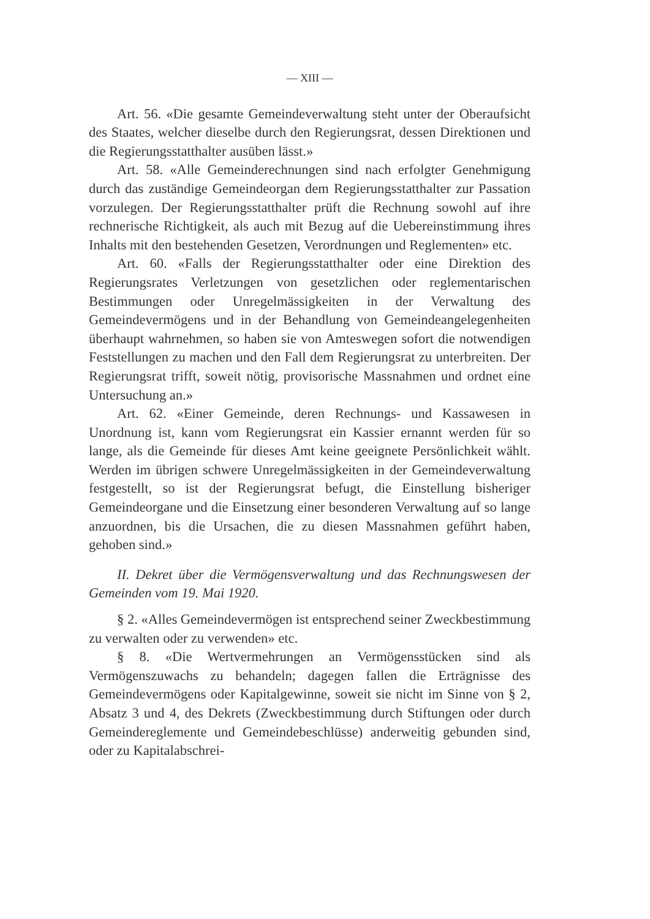— XIII —
Art. 56. «Die gesamte Gemeindeverwaltung steht unter der Oberaufsicht des Staates, welcher dieselbe durch den Regierungsrat, dessen Direktionen und die Regierungsstatthalter ausüben lässt.»
Art. 58. «Alle Gemeinderechnungen sind nach erfolgter Genehmigung durch das zuständige Gemeindeorgan dem Regierungsstatthalter zur Passation vorzulegen. Der Regierungsstatthalter prüft die Rechnung sowohl auf ihre rechnerische Richtigkeit, als auch mit Bezug auf die Uebereinstimmung ihres Inhalts mit den bestehenden Gesetzen, Verordnungen und Reglementen» etc.
Art. 60. «Falls der Regierungsstatthalter oder eine Direktion des Regierungsrates Verletzungen von gesetzlichen oder reglementarischen Bestimmungen oder Unregelmässigkeiten in der Verwaltung des Gemeindevermögens und in der Behandlung von Gemeindeangelegenheiten überhaupt wahrnehmen, so haben sie von Amteswegen sofort die notwendigen Feststellungen zu machen und den Fall dem Regierungsrat zu unterbreiten. Der Regierungsrat trifft, soweit nötig, provisorische Massnahmen und ordnet eine Untersuchung an.»
Art. 62. «Einer Gemeinde, deren Rechnungs- und Kassawesen in Unordnung ist, kann vom Regierungsrat ein Kassier ernannt werden für so lange, als die Gemeinde für dieses Amt keine geeignete Persönlichkeit wählt. Werden im übrigen schwere Unregelmässigkeiten in der Gemeindeverwaltung festgestellt, so ist der Regierungsrat befugt, die Einstellung bisheriger Gemeindeorgane und die Einsetzung einer besonderen Verwaltung auf so lange anzuordnen, bis die Ursachen, die zu diesen Massnahmen geführt haben, gehoben sind.»
II. Dekret über die Vermögensverwaltung und das Rechnungswesen der Gemeinden vom 19. Mai 1920.
§ 2. «Alles Gemeindevermögen ist entsprechend seiner Zweckbestimmung zu verwalten oder zu verwenden» etc.
§ 8. «Die Wertvermehrungen an Vermögensstücken sind als Vermögenszuwachs zu behandeln; dagegen fallen die Erträgnisse des Gemeindevermögens oder Kapitalgewinne, soweit sie nicht im Sinne von § 2, Absatz 3 und 4, des Dekrets (Zweckbestimmung durch Stiftungen oder durch Gemeindereglemente und Gemeindebeschlüsse) anderweitig gebunden sind, oder zu Kapitalabschrei-